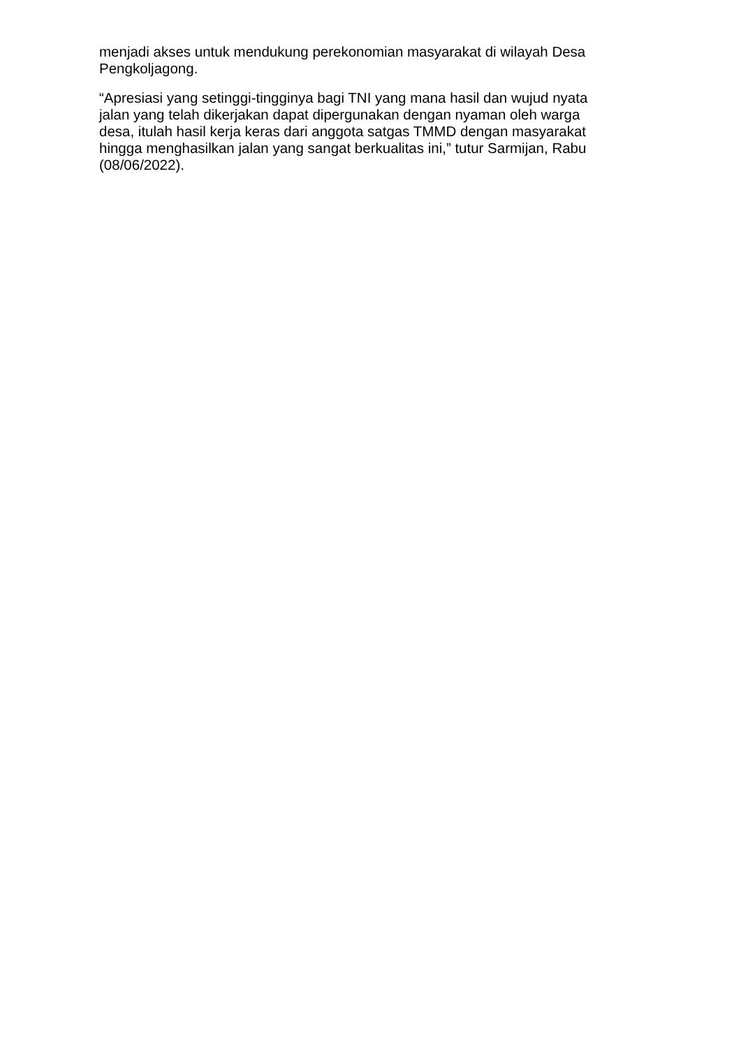menjadi akses untuk mendukung perekonomian masyarakat di wilayah Desa Pengkoljagong.
“Apresiasi yang setinggi-tingginya bagi TNI yang mana hasil dan wujud nyata jalan yang telah dikerjakan dapat dipergunakan dengan nyaman oleh warga desa, itulah hasil kerja keras dari anggota satgas TMMD dengan masyarakat hingga menghasilkan jalan yang sangat berkualitas ini,” tutur Sarmijan, Rabu (08/06/2022).